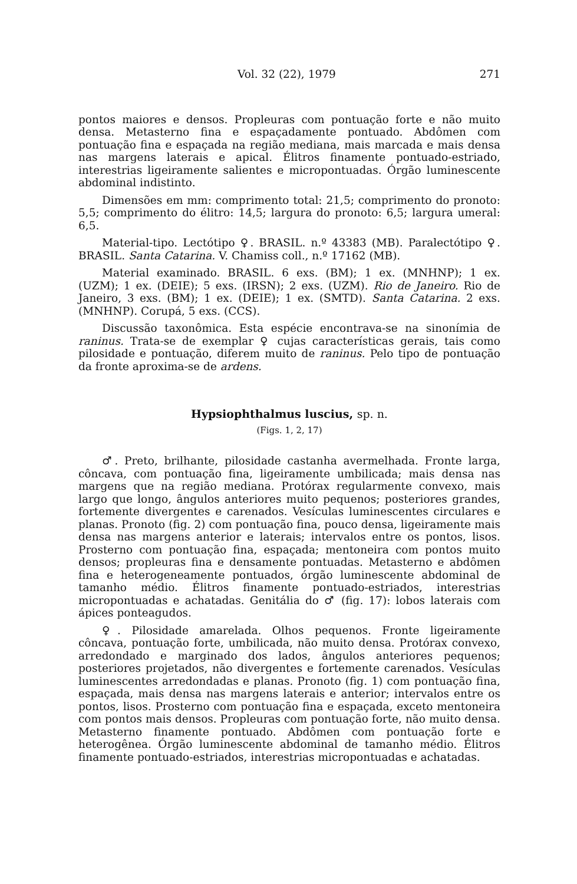Vol. 32 (22), 1979 271
pontos maiores e densos. Propleuras com pontuação forte e não muito densa. Metasterno fina e espaçadamente pontuado. Abdômen com pontuação fina e espaçada na região mediana, mais marcada e mais densa nas margens laterais e apical. Élitros finamente pontuado-estriado, interestrias ligeiramente salientes e micropontuadas. Órgão luminescente abdominal indistinto.
Dimensões em mm: comprimento total: 21,5; comprimento do pronoto: 5,5; comprimento do élitro: 14,5; largura do pronoto: 6,5; largura umeral: 6,5.
Material-tipo. Lectótipo ♀. BRASIL. n.º 43383 (MB). Paralectótipo ♀. BRASIL. Santa Catarina. V. Chamiss coll., n.º 17162 (MB).
Material examinado. BRASIL. 6 exs. (BM); 1 ex. (MNHNP); 1 ex. (UZM); 1 ex. (DEIE); 5 exs. (IRSN); 2 exs. (UZM). Rio de Janeiro. Rio de Janeiro, 3 exs. (BM); 1 ex. (DEIE); 1 ex. (SMTD). Santa Catarina. 2 exs. (MNHNP). Corupá, 5 exs. (CCS).
Discussão taxonômica. Esta espécie encontrava-se na sinonímia de raninus. Trata-se de exemplar ♀ cujas características gerais, tais como pilosidade e pontuação, diferem muito de raninus. Pelo tipo de pontuação da fronte aproxima-se de ardens.
Hypsiophthalmus luscius, sp. n.
(Figs. 1, 2, 17)
♂. Preto, brilhante, pilosidade castanha avermelhada. Fronte larga, côncava, com pontuação fina, ligeiramente umbilicada; mais densa nas margens que na região mediana. Protórax regularmente convexo, mais largo que longo, ângulos anteriores muito pequenos; posteriores grandes, fortemente divergentes e carenados. Vesículas luminescentes circulares e planas. Pronoto (fig. 2) com pontuação fina, pouco densa, ligeiramente mais densa nas margens anterior e laterais; intervalos entre os pontos, lisos. Prosterno com pontuação fina, espaçada; mentoneira com pontos muito densos; propleuras fina e densamente pontuadas. Metasterno e abdômen fina e heterogeneamente pontuados, órgão luminescente abdominal de tamanho médio. Élitros finamente pontuado-estriados, interestrias micropontuadas e achatadas. Genitália do ♂ (fig. 17): lobos laterais com ápices ponteagudos.
♀. Pilosidade amarelada. Olhos pequenos. Fronte ligeiramente côncava, pontuação forte, umbilicada, não muito densa. Protórax convexo, arredondado e marginado dos lados, ângulos anteriores pequenos; posteriores projetados, não divergentes e fortemente carenados. Vesículas luminescentes arredondadas e planas. Pronoto (fig. 1) com pontuação fina, espaçada, mais densa nas margens laterais e anterior; intervalos entre os pontos, lisos. Prosterno com pontuação fina e espaçada, exceto mentoneira com pontos mais densos. Propleuras com pontuação forte, não muito densa. Metasterno finamente pontuado. Abdômen com pontuação forte e heterogênea. Órgão luminescente abdominal de tamanho médio. Élitros finamente pontuado-estriados, interestrias micropontuadas e achatadas.